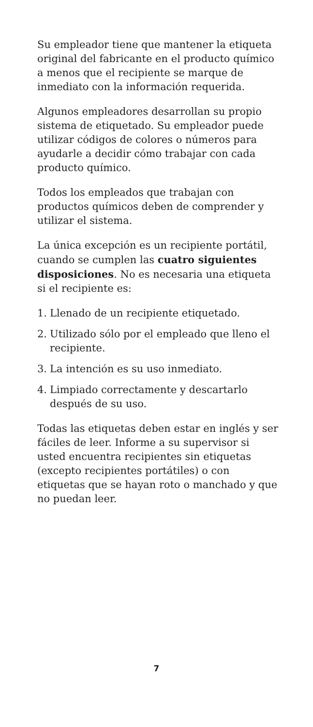Su empleador tiene que mantener la etiqueta original del fabricante en el producto químico a menos que el recipiente se marque de inmediato con la información requerida.
Algunos empleadores desarrollan su propio sistema de etiquetado. Su empleador puede utilizar códigos de colores o números para ayudarle a decidir cómo trabajar con cada producto químico.
Todos los empleados que trabajan con productos químicos deben de comprender y utilizar el sistema.
La única excepción es un recipiente portátil, cuando se cumplen las cuatro siguientes disposiciones. No es necesaria una etiqueta si el recipiente es:
1. Llenado de un recipiente etiquetado.
2. Utilizado sólo por el empleado que lleno el recipiente.
3. La intención es su uso inmediato.
4. Limpiado correctamente y descartarlo después de su uso.
Todas las etiquetas deben estar en inglés y ser fáciles de leer. Informe a su supervisor si usted encuentra recipientes sin etiquetas (excepto recipientes portátiles) o con etiquetas que se hayan roto o manchado y que no puedan leer.
7